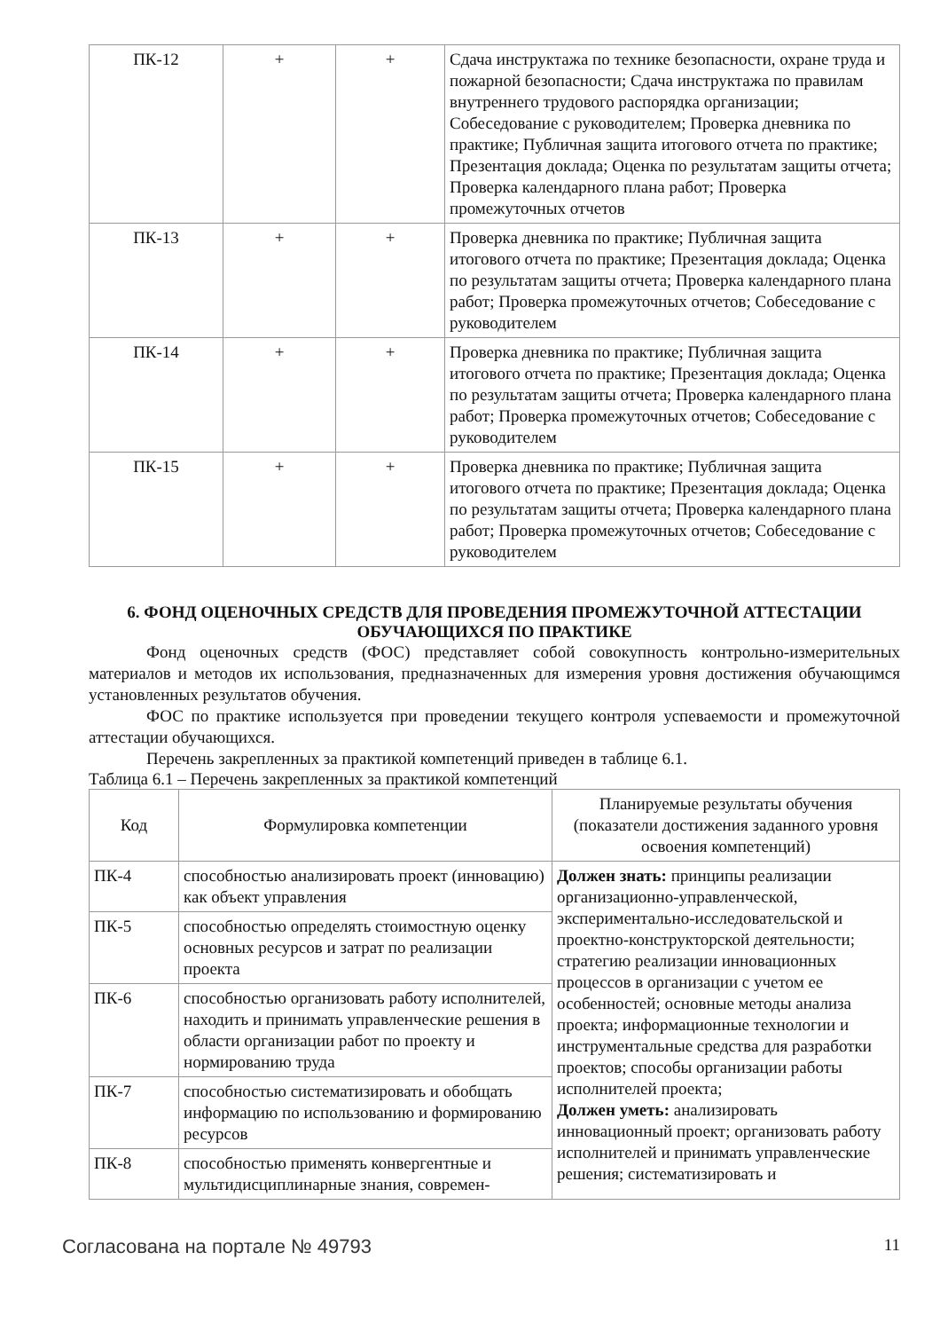| ПК-12 | + | + | Сдача инструктажа по технике безопасности, охране труда и пожарной безопасности; Сдача инструктажа по правилам внутреннего трудового распорядка организации; Собеседование с руководителем; Проверка дневника по практике; Публичная защита итогового отчета по практике; Презентация доклада; Оценка по результатам защиты отчета; Проверка календарного плана работ; Проверка промежуточных отчетов |
| ПК-13 | + | + | Проверка дневника по практике; Публичная защита итогового отчета по практике; Презентация доклада; Оценка по результатам защиты отчета; Проверка календарного плана работ; Проверка промежуточных отчетов; Собеседование с руководителем |
| ПК-14 | + | + | Проверка дневника по практике; Публичная защита итогового отчета по практике; Презентация доклада; Оценка по результатам защиты отчета; Проверка календарного плана работ; Проверка промежуточных отчетов; Собеседование с руководителем |
| ПК-15 | + | + | Проверка дневника по практике; Публичная защита итогового отчета по практике; Презентация доклада; Оценка по результатам защиты отчета; Проверка календарного плана работ; Проверка промежуточных отчетов; Собеседование с руководителем |
6. ФОНД ОЦЕНОЧНЫХ СРЕДСТВ ДЛЯ ПРОВЕДЕНИЯ ПРОМЕЖУТОЧНОЙ АТТЕСТАЦИИ ОБУЧАЮЩИХСЯ ПО ПРАКТИКЕ
Фонд оценочных средств (ФОС) представляет собой совокупность контрольно-измерительных материалов и методов их использования, предназначенных для измерения уровня достижения обучающимся установленных результатов обучения.
ФОС по практике используется при проведении текущего контроля успеваемости и промежуточной аттестации обучающихся.
Перечень закрепленных за практикой компетенций приведен в таблице 6.1.
Таблица 6.1 – Перечень закрепленных за практикой компетенций
| Код | Формулировка компетенции | Планируемые результаты обучения (показатели достижения заданного уровня освоения компетенций) |
| --- | --- | --- |
| ПК-4 | способностью анализировать проект (инновацию) как объект управления | Должен знать: принципы реализации организационно-управленческой, экспериментально-исследовательской и проектно-конструкторской деятельности; стратегию реализации инновационных процессов в организации с учетом ее особенностей; основные методы анализа проекта; информационные технологии и инструментальные средства для разработки проектов; способы организации работы исполнителей проекта; Должен уметь: анализировать инновационный проект; организовать работу исполнителей и принимать управленческие решения; систематизировать и |
| ПК-5 | способностью определять стоимостную оценку основных ресурсов и затрат по реализации проекта | |
| ПК-6 | способностью организовать работу исполнителей, находить и принимать управленческие решения в области организации работ по проекту и нормированию труда | |
| ПК-7 | способностью систематизировать и обобщать информацию по использованию и формированию ресурсов | |
| ПК-8 | способностью применять конвергентные и мультидисциплинарные знания, современ- | |
Согласована на портале № 49793 11